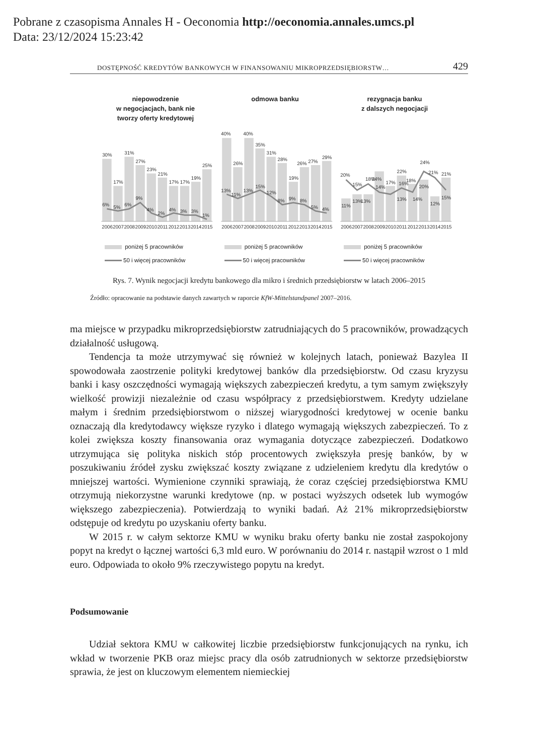Pobrane z czasopisma Annales H - Oeconomia http://oeconomia.annales.umcs.pl
Data: 23/12/2024 15:23:42
DOSTĘPNOŚĆ KREDYTÓW BANKOWYCH W FINANSOWANIU MIKROPRZEDSIĘBIORSTW… 429
niepowodzenie
w negocjacjach, bank nie
tworzy oferty kredytowej
30%
17%
31%
27%
23%
21%
17%
17%
19%
25%
6%
5%
6%
9%
4%
2%
4%
3%
3%
1%
2006
2007
2008
2009
2010
2011
2012
2013
2014
2015
poniżej 5 pracowników
50 i więcej pracowników
odmowa banku
40%
26%
40%
35%
31%
28%
19%
26%
27%
29%
13%
11%
13%
15%
12%
8%
9%
8%
5%
4%
2006
2007
2008
2009
2010
2011
2012
2013
2014
2015
poniżej 5 pracowników
50 i więcej pracowników
rezygnacja banku
z dalszych negocjacji
11%
13%
13%
24%
17%
22%
18%
20%
12%
21%
20%
15%
18%
14%
13%
16%
14%
24%
21%
15%
2006
2007
2008
2009
2010
2011
2012
2013
2014
2015
poniżej 5 pracowników
50 i więcej pracowników
Rys. 7. Wynik negocjacji kredytu bankowego dla mikro i średnich przedsiębiorstw w latach 2006–2015
Źródło: opracowanie na podstawie danych zawartych w raporcie KfW-Mittelstandpanel 2007–2016.
ma miejsce w przypadku mikroprzedsiębiorstw zatrudniających do 5 pracowników, prowadzących działalność usługową.
Tendencja ta może utrzymywać się również w kolejnych latach, ponieważ Bazylea II spowodowała zaostrzenie polityki kredytowej banków dla przedsiębiorstw. Od czasu kryzysu banki i kasy oszczędności wymagają większych zabezpieczeń kredytu, a tym samym zwiększyły wielkość prowizji niezależnie od czasu współpracy z przedsiębiorstwem. Kredyty udzielane małym i średnim przedsiębiorstwom o niższej wiarygodności kredytowej w ocenie banku oznaczają dla kredytodawcy większe ryzyko i dlatego wymagają większych zabezpieczeń. To z kolei zwiększa koszty finansowania oraz wymagania dotyczące zabezpieczeń. Dodatkowo utrzymująca się polityka niskich stóp procentowych zwiększyła presję banków, by w poszukiwaniu źródeł zysku zwiększać koszty związane z udzieleniem kredytu dla kredytów o mniejszej wartości. Wymienione czynniki sprawiają, że coraz częściej przedsiębiorstwa KMU otrzymują niekorzystne warunki kredytowe (np. w postaci wyższych odsetek lub wymogów większego zabezpieczenia). Potwierdzają to wyniki badań. Aż 21% mikroprzedsiębiorstw odstępuje od kredytu po uzyskaniu oferty banku.
W 2015 r. w całym sektorze KMU w wyniku braku oferty banku nie został zaspokojony popyt na kredyt o łącznej wartości 6,3 mld euro. W porównaniu do 2014 r. nastąpił wzrost o 1 mld euro. Odpowiada to około 9% rzeczywistego popytu na kredyt.
Podsumowanie
Udział sektora KMU w całkowitej liczbie przedsiębiorstw funkcjonujących na rynku, ich wkład w tworzenie PKB oraz miejsc pracy dla osób zatrudnionych w sektorze przedsiębiorstw sprawia, że jest on kluczowym elementem niemieckiej